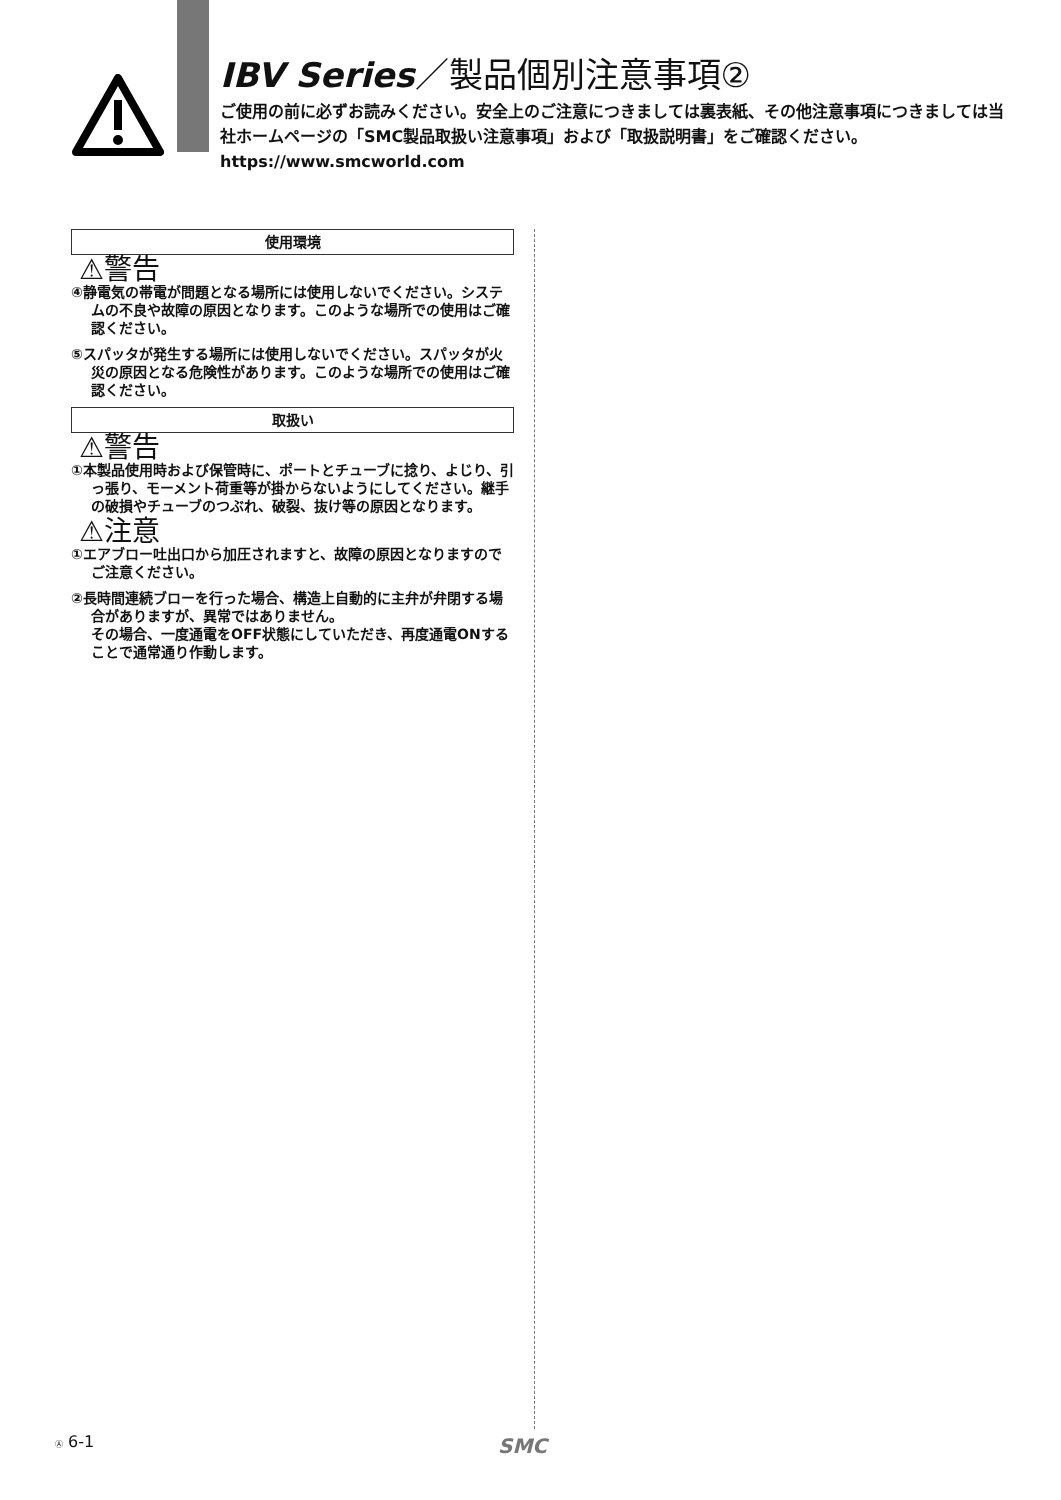IBV Series／製品個別注意事項②
ご使用の前に必ずお読みください。安全上のご注意につきましては裏表紙、その他注意事項につきましては当社ホームページの「SMC製品取扱い注意事項」および「取扱説明書」をご確認ください。https://www.smcworld.com
使用環境
⚠警告
④静電気の帯電が問題となる場所には使用しないでください。システムの不良や故障の原因となります。このような場所での使用はご確認ください。
⑤スパッタが発生する場所には使用しないでください。スパッタが火災の原因となる危険性があります。このような場所での使用はご確認ください。
取扱い
⚠警告
①本製品使用時および保管時に、ポートとチューブに捻り、よじり、引っ張り、モーメント荷重等が掛からないようにしてください。継手の破損やチューブのつぶれ、破裂、抜け等の原因となります。
⚠注意
①エアブロー吐出口から加圧されますと、故障の原因となりますのでご注意ください。
②長時間連続ブローを行った場合、構造上自動的に主弁が弁閉する場合がありますが、異常ではありません。
その場合、一度通電をOFF状態にしていただき、再度通電ONすることで通常通り作動します。
Ⓐ 6-1 SMC